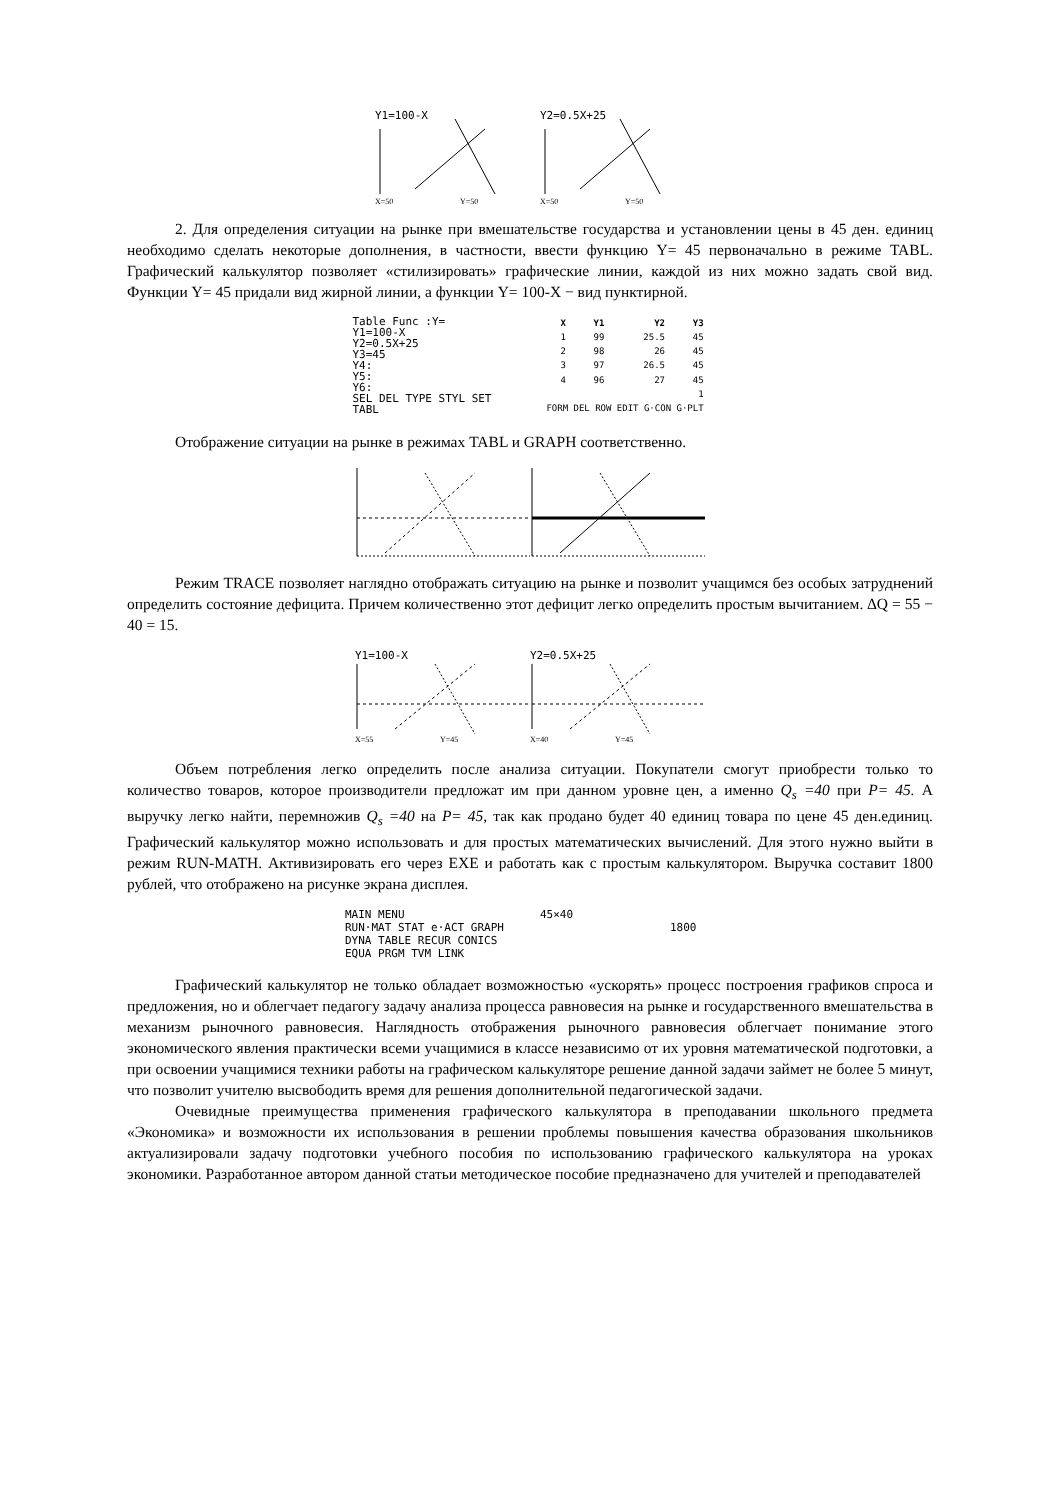Y1=100-X
X=50
Y=50
Y2=0.5X+25
X=50
Y=50
2. Для определения ситуации на рынке при вмешательстве государства и установлении цены в 45 ден. единиц необходимо сделать некоторые дополнения, в частности, ввести функцию Y= 45 первоначально в режиме TABL. Графический калькулятор позволяет «стилизировать» графические линии, каждой из них можно задать свой вид. Функции Y= 45 придали вид жирной линии, а функции Y= 100-X − вид пунктирной.
Table Func :Y=
Y1=100-X
Y2=0.5X+25
Y3=45
Y4:
Y5:
Y6:
SEL DEL TYPE STYL SET TABL
| X | Y1 | Y2 | Y3 |
| --- | --- | --- | --- |
| 1 | 99 | 25.5 | 45 |
| 2 | 98 | 26 | 45 |
| 3 | 97 | 26.5 | 45 |
| 4 | 96 | 27 | 45 |
| | | | 1 |
| FORM DEL ROW EDIT G·CON G·PLT | | | |
Отображение ситуации на рынке в режимах TABL и GRAPH соответственно.
Режим TRACE позволяет наглядно отображать ситуацию на рынке и позволит учащимся без особых затруднений определить состояние дефицита. Причем количественно этот дефицит легко определить простым вычитанием. ∆Q = 55 − 40 = 15.
Y1=100-X
X=55
Y=45
Y2=0.5X+25
X=40
Y=45
Объем потребления легко определить после анализа ситуации. Покупатели смогут приобрести только то количество товаров, которое производители предложат им при данном уровне цен, а именно Q<sub>s</sub> =40 при P= 45. А выручку легко найти, перемножив Q<sub>s</sub> =40 на P= 45, так как продано будет 40 единиц товара по цене 45 ден.единиц. Графический калькулятор можно использовать и для простых математических вычислений. Для этого нужно выйти в режим RUN-MATH. Активизировать его через EXE и работать как с простым калькулятором. Выручка составит 1800 рублей, что отображено на рисунке экрана дисплея.
MAIN MENU
RUN·MAT STAT e·ACT GRAPH
DYNA TABLE RECUR CONICS
EQUA PRGM TVM LINK
45×40
1800
Графический калькулятор не только обладает возможностью «ускорять» процесс построения графиков спроса и предложения, но и облегчает педагогу задачу анализа процесса равновесия на рынке и государственного вмешательства в механизм рыночного равновесия. Наглядность отображения рыночного равновесия облегчает понимание этого экономического явления практически всеми учащимися в классе независимо от их уровня математической подготовки, а при освоении учащимися техники работы на графическом калькуляторе решение данной задачи займет не более 5 минут, что позволит учителю высвободить время для решения дополнительной педагогической задачи.
Очевидные преимущества применения графического калькулятора в преподавании школьного предмета «Экономика» и возможности их использования в решении проблемы повышения качества образования школьников актуализировали задачу подготовки учебного пособия по использованию графического калькулятора на уроках экономики. Разработанное автором данной статьи методическое пособие предназначено для учителей и преподавателей